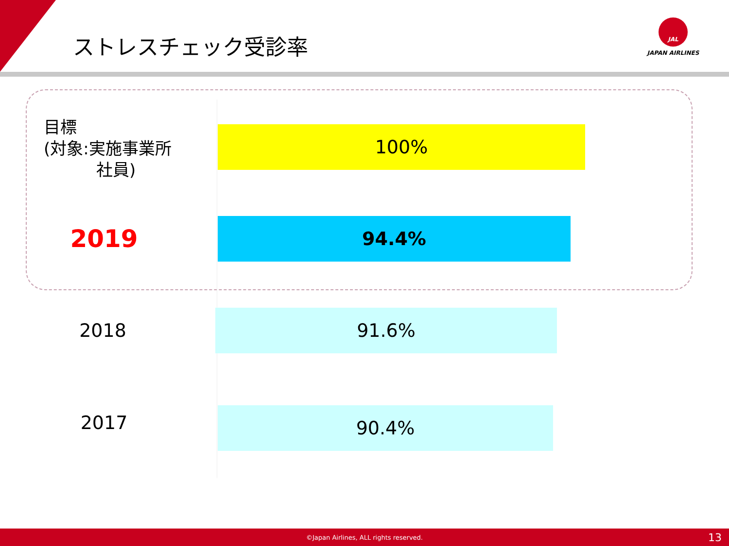ストレスチェック受診率
JAL
JAPAN AIRLINES
目標
(対象:実施事業所
社員)
100%
2019
94.4%
2018
91.6%
2017
90.4%
©Japan Airlines, ALL rights reserved. 13